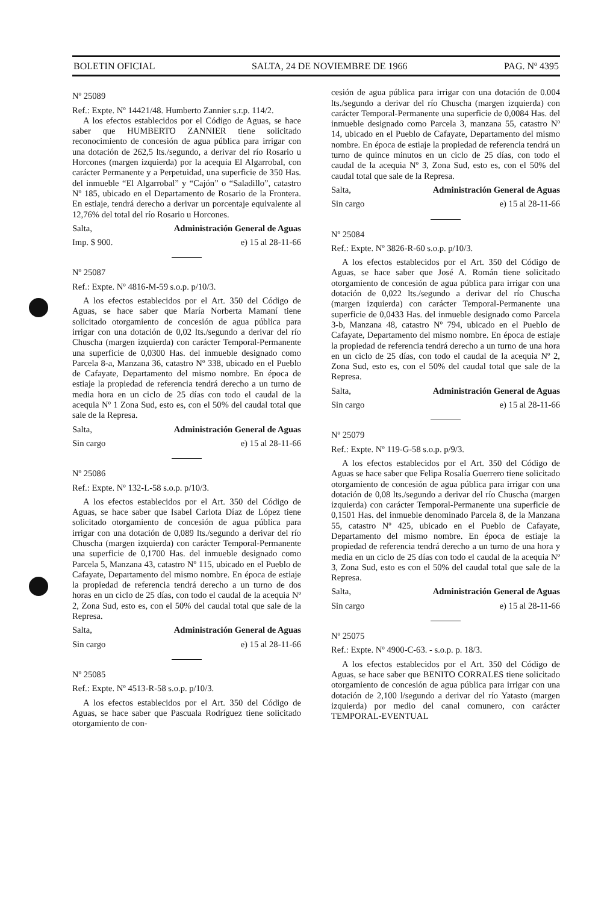BOLETIN OFICIAL SALTA, 24 DE NOVIEMBRE DE 1966 PAG. Nº 4395
Nº 25089
Ref.: Expte. Nº 14421/48. Humberto Zannier s.r.p. 114/2.
A los efectos establecidos por el Código de Aguas, se hace saber que HUMBERTO ZANNIER tiene solicitado reconocimiento de concesión de agua pública para irrigar con una dotación de 262,5 lts./segundo, a derivar del río Rosario u Horcones (margen izquierda) por la acequia El Algarrobal, con carácter Permanente y a Perpetuidad, una superficie de 350 Has. del inmueble “El Algarrobal” y “Cajón” o “Saladillo”, catastro Nº 185, ubicado en el Departamento de Rosario de la Frontera. En estiaje, tendrá derecho a derivar un porcentaje equivalente al 12,76% del total del río Rosario u Horcones.
Salta, Administración General de Aguas
Imp. $ 900. e) 15 al 28-11-66
Nº 25087
Ref.: Expte. Nº 4816-M-59 s.o.p. p/10/3.
A los efectos establecidos por el Art. 350 del Código de Aguas, se hace saber que María Norberta Mamaní tiene solicitado otorgamiento de concesión de agua pública para irrigar con una dotación de 0,02 lts./segundo a derivar del río Chuscha (margen izquierda) con carácter Temporal-Permanente una superficie de 0,0300 Has. del inmueble designado como Parcela 8-a, Manzana 36, catastro Nº 338, ubicado en el Pueblo de Cafayate, Departamento del mismo nombre. En época de estiaje la propiedad de referencia tendrá derecho a un turno de media hora en un ciclo de 25 días con todo el caudal de la acequia Nº 1 Zona Sud, esto es, con el 50% del caudal total que sale de la Represa.
Salta, Administración General de Aguas
Sin cargo e) 15 al 28-11-66
Nº 25086
Ref.: Expte. Nº 132-L-58 s.o.p. p/10/3.
A los efectos establecidos por el Art. 350 del Código de Aguas, se hace saber que Isabel Carlota Díaz de López tiene solicitado otorgamiento de concesión de agua pública para irrigar con una dotación de 0,089 lts./segundo a derivar del río Chuscha (margen izquierda) con carácter Temporal-Permanente una superficie de 0,1700 Has. del inmueble designado como Parcela 5, Manzana 43, catastro Nº 115, ubicado en el Pueblo de Cafayate, Departamento del mismo nombre. En época de estiaje la propiedad de referencia tendrá derecho a un turno de dos horas en un ciclo de 25 días, con todo el caudal de la acequia Nº 2, Zona Sud, esto es, con el 50% del caudal total que sale de la Represa.
Salta, Administración General de Aguas
Sin cargo e) 15 al 28-11-66
Nº 25085
Ref.: Expte. Nº 4513-R-58 s.o.p. p/10/3.
A los efectos establecidos por el Art. 350 del Código de Aguas, se hace saber que Pascuala Rodríguez tiene solicitado otorgamiento de con-
cesión de agua pública para irrigar con una dotación de 0.004 lts./segundo a derivar del río Chuscha (margen izquierda) con carácter Temporal-Permanente una superficie de 0,0084 Has. del inmueble designado como Parcela 3, manzana 55, catastro Nº 14, ubicado en el Pueblo de Cafayate, Departamento del mismo nombre. En época de estiaje la propiedad de referencia tendrá un turno de quince minutos en un ciclo de 25 días, con todo el caudal de la acequia Nº 3, Zona Sud, esto es, con el 50% del caudal total que sale de la Represa.
Salta, Administración General de Aguas
Sin cargo e) 15 al 28-11-66
Nº 25084
Ref.: Expte. Nº 3826-R-60 s.o.p. p/10/3.
A los efectos establecidos por el Art. 350 del Código de Aguas, se hace saber que José A. Román tiene solicitado otorgamiento de concesión de agua pública para irrigar con una dotación de 0,022 lts./segundo a derivar del río Chuscha (margen izquierda) con carácter Temporal-Permanente una superficie de 0,0433 Has. del inmueble designado como Parcela 3-b, Manzana 48, catastro Nº 794, ubicado en el Pueblo de Cafayate, Departamento del mismo nombre. En época de estiaje la propiedad de referencia tendrá derecho a un turno de una hora en un ciclo de 25 días, con todo el caudal de la acequia Nº 2, Zona Sud, esto es, con el 50% del caudal total que sale de la Represa.
Salta, Administración General de Aguas
Sin cargo e) 15 al 28-11-66
Nº 25079
Ref.: Expte. Nº 119-G-58 s.o.p. p/9/3.
A los efectos establecidos por el Art. 350 del Código de Aguas se hace saber que Felipa Rosalía Guerrero tiene solicitado otorgamiento de concesión de agua pública para irrigar con una dotación de 0,08 lts./segundo a derivar del río Chuscha (margen izquierda) con carácter Temporal-Permanente una superficie de 0,1501 Has. del inmueble denominado Parcela 8, de la Manzana 55, catastro Nº 425, ubicado en el Pueblo de Cafayate, Departamento del mismo nombre. En época de estiaje la propiedad de referencia tendrá derecho a un turno de una hora y media en un ciclo de 25 días con todo el caudal de la acequia Nº 3, Zona Sud, esto es con el 50% del caudal total que sale de la Represa.
Salta, Administración General de Aguas
Sin cargo e) 15 al 28-11-66
Nº 25075
Ref.: Expte. Nº 4900-C-63. - s.o.p. p. 18/3.
A los efectos establecidos por el Art. 350 del Código de Aguas, se hace saber que BENITO CORRALES tiene solicitado otorgamiento de concesión de agua pública para irrigar con una dotación de 2,100 l/segundo a derivar del río Yatasto (margen izquierda) por medio del canal comunero, con carácter TEMPORAL-EVENTUAL